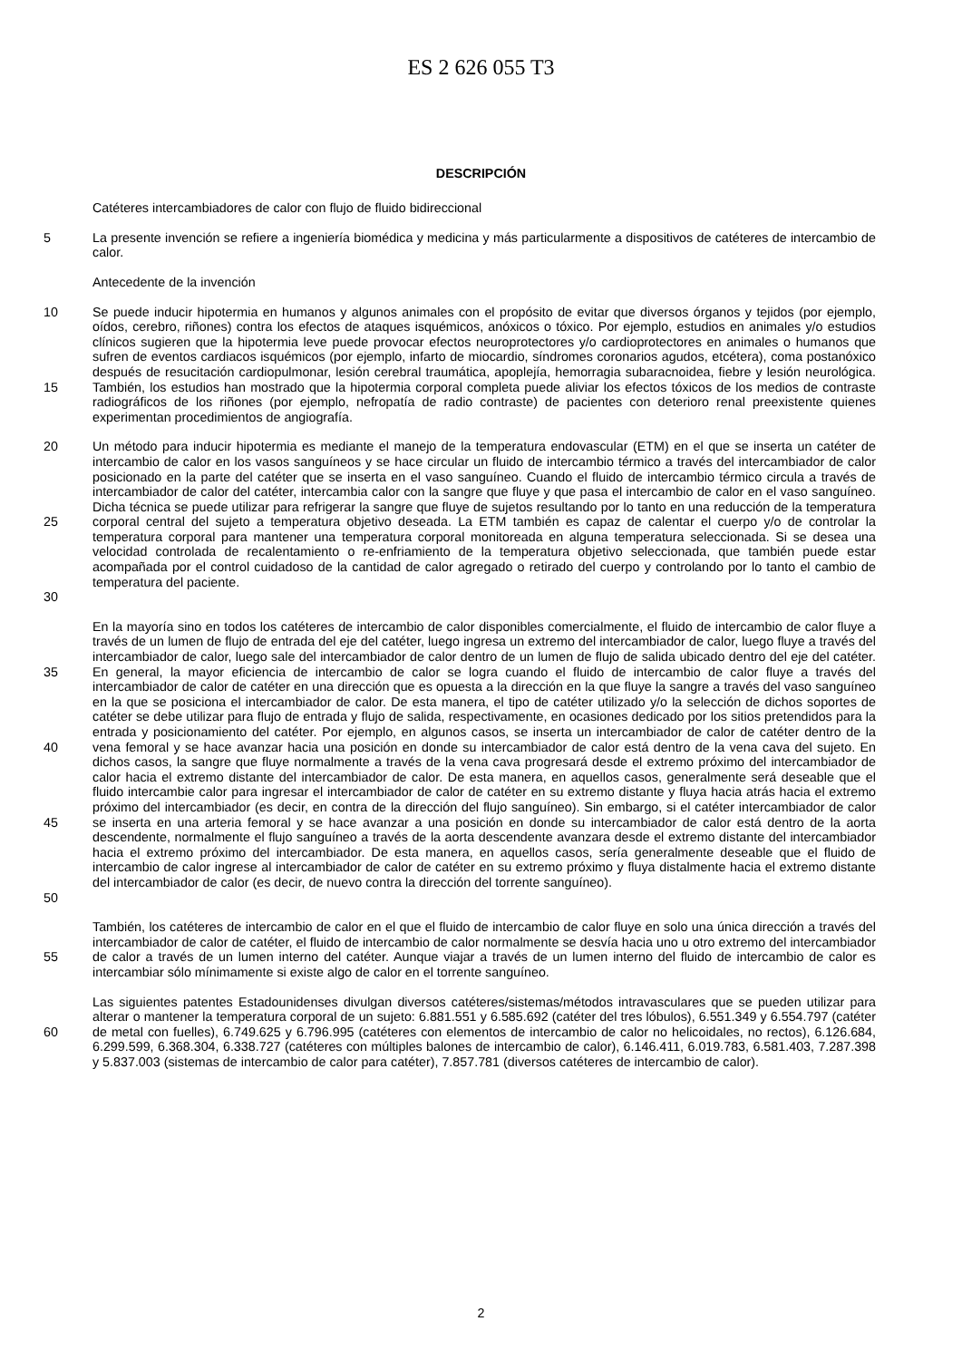ES 2 626 055 T3
DESCRIPCIÓN
Catéteres intercambiadores de calor con flujo de fluido bidireccional
5 La presente invención se refiere a ingeniería biomédica y medicina y más particularmente a dispositivos de catéteres de intercambio de calor.
Antecedente de la invención
10
15
Se puede inducir hipotermia en humanos y algunos animales con el propósito de evitar que diversos órganos y tejidos (por ejemplo, oídos, cerebro, riñones) contra los efectos de ataques isquémicos, anóxicos o tóxico. Por ejemplo, estudios en animales y/o estudios clínicos sugieren que la hipotermia leve puede provocar efectos neuroprotectores y/o cardioprotectores en animales o humanos que sufren de eventos cardiacos isquémicos (por ejemplo, infarto de miocardio, síndromes coronarios agudos, etcétera), coma postanóxico después de resucitación cardiopulmonar, lesión cerebral traumática, apoplejía, hemorragia subaracnoidea, fiebre y lesión neurológica. También, los estudios han mostrado que la hipotermia corporal completa puede aliviar los efectos tóxicos de los medios de contraste radiográficos de los riñones (por ejemplo, nefropatía de radio contraste) de pacientes con deterioro renal preexistente quienes experimentan procedimientos de angiografía.
20
25
30
Un método para inducir hipotermia es mediante el manejo de la temperatura endovascular (ETM) en el que se inserta un catéter de intercambio de calor en los vasos sanguíneos y se hace circular un fluido de intercambio térmico a través del intercambiador de calor posicionado en la parte del catéter que se inserta en el vaso sanguíneo. Cuando el fluido de intercambio térmico circula a través de intercambiador de calor del catéter, intercambia calor con la sangre que fluye y que pasa el intercambio de calor en el vaso sanguíneo. Dicha técnica se puede utilizar para refrigerar la sangre que fluye de sujetos resultando por lo tanto en una reducción de la temperatura corporal central del sujeto a temperatura objetivo deseada. La ETM también es capaz de calentar el cuerpo y/o de controlar la temperatura corporal para mantener una temperatura corporal monitoreada en alguna temperatura seleccionada. Si se desea una velocidad controlada de recalentamiento o re-enfriamiento de la temperatura objetivo seleccionada, que también puede estar acompañada por el control cuidadoso de la cantidad de calor agregado o retirado del cuerpo y controlando por lo tanto el cambio de temperatura del paciente.
35
40
45
50
En la mayoría sino en todos los catéteres de intercambio de calor disponibles comercialmente, el fluido de intercambio de calor fluye a través de un lumen de flujo de entrada del eje del catéter, luego ingresa un extremo del intercambiador de calor, luego fluye a través del intercambiador de calor, luego sale del intercambiador de calor dentro de un lumen de flujo de salida ubicado dentro del eje del catéter. En general, la mayor eficiencia de intercambio de calor se logra cuando el fluido de intercambio de calor fluye a través del intercambiador de calor de catéter en una dirección que es opuesta a la dirección en la que fluye la sangre a través del vaso sanguíneo en la que se posiciona el intercambiador de calor. De esta manera, el tipo de catéter utilizado y/o la selección de dichos soportes de catéter se debe utilizar para flujo de entrada y flujo de salida, respectivamente, en ocasiones dedicado por los sitios pretendidos para la entrada y posicionamiento del catéter. Por ejemplo, en algunos casos, se inserta un intercambiador de calor de catéter dentro de la vena femoral y se hace avanzar hacia una posición en donde su intercambiador de calor está dentro de la vena cava del sujeto. En dichos casos, la sangre que fluye normalmente a través de la vena cava progresará desde el extremo próximo del intercambiador de calor hacia el extremo distante del intercambiador de calor. De esta manera, en aquellos casos, generalmente será deseable que el fluido intercambie calor para ingresar el intercambiador de calor de catéter en su extremo distante y fluya hacia atrás hacia el extremo próximo del intercambiador (es decir, en contra de la dirección del flujo sanguíneo). Sin embargo, si el catéter intercambiador de calor se inserta en una arteria femoral y se hace avanzar a una posición en donde su intercambiador de calor está dentro de la aorta descendente, normalmente el flujo sanguíneo a través de la aorta descendente avanzara desde el extremo distante del intercambiador hacia el extremo próximo del intercambiador. De esta manera, en aquellos casos, sería generalmente deseable que el fluido de intercambio de calor ingrese al intercambiador de calor de catéter en su extremo próximo y fluya distalmente hacia el extremo distante del intercambiador de calor (es decir, de nuevo contra la dirección del torrente sanguíneo).
55 También, los catéteres de intercambio de calor en el que el fluido de intercambio de calor fluye en solo una única dirección a través del intercambiador de calor de catéter, el fluido de intercambio de calor normalmente se desvía hacia uno u otro extremo del intercambiador de calor a través de un lumen interno del catéter. Aunque viajar a través de un lumen interno del fluido de intercambio de calor es intercambiar sólo mínimamente si existe algo de calor en el torrente sanguíneo.
60 Las siguientes patentes Estadounidenses divulgan diversos catéteres/sistemas/métodos intravasculares que se pueden utilizar para alterar o mantener la temperatura corporal de un sujeto: 6.881.551 y 6.585.692 (catéter del tres lóbulos), 6.551.349 y 6.554.797 (catéter de metal con fuelles), 6.749.625 y 6.796.995 (catéteres con elementos de intercambio de calor no helicoidales, no rectos), 6.126.684, 6.299.599, 6.368.304, 6.338.727 (catéteres con múltiples balones de intercambio de calor), 6.146.411, 6.019.783, 6.581.403, 7.287.398 y 5.837.003 (sistemas de intercambio de calor para catéter), 7.857.781 (diversos catéteres de intercambio de calor).
2